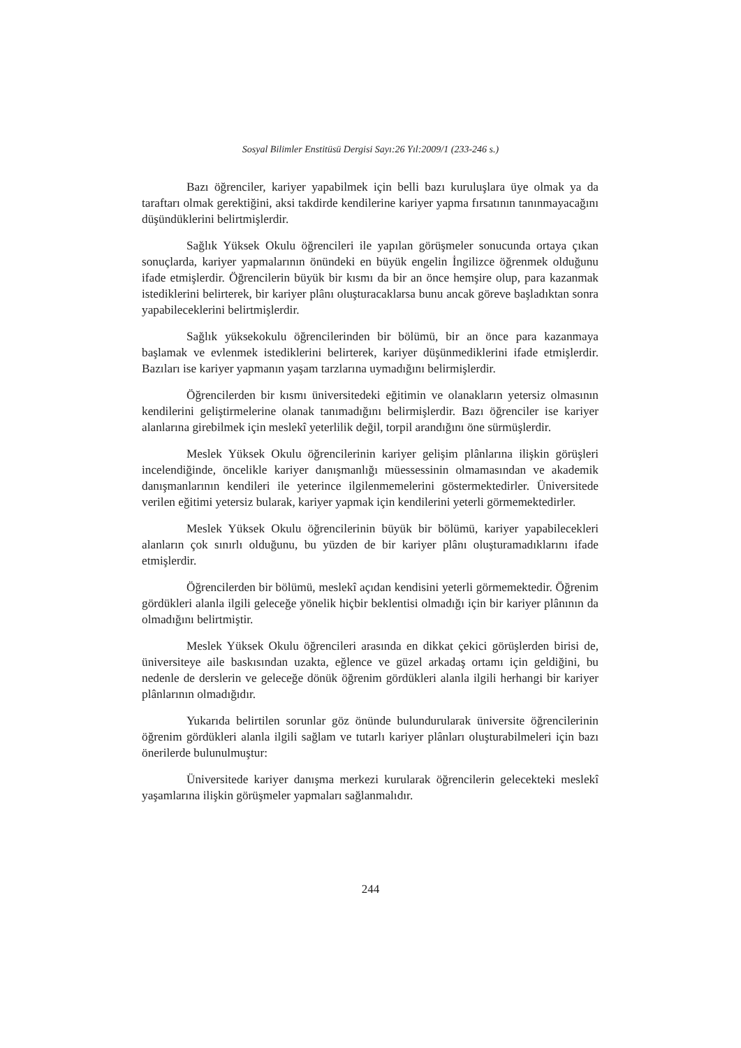Sosyal Bilimler Enstitüsü Dergisi Sayı:26 Yıl:2009/1 (233-246 s.)
Bazı öğrenciler, kariyer yapabilmek için belli bazı kuruluşlara üye olmak ya da taraftarı olmak gerektiğini, aksi takdirde kendilerine kariyer yapma fırsatının tanınmayacağını düşündüklerini belirtmişlerdir.
Sağlık Yüksek Okulu öğrencileri ile yapılan görüşmeler sonucunda ortaya çıkan sonuçlarda, kariyer yapmalarının önündeki en büyük engelin İngilizce öğrenmek olduğunu ifade etmişlerdir. Öğrencilerin büyük bir kısmı da bir an önce hemşire olup, para kazanmak istediklerini belirterek, bir kariyer plânı oluşturacaklarsa bunu ancak göreve başladıktan sonra yapabileceklerini belirtmişlerdir.
Sağlık yüksekokulu öğrencilerinden bir bölümü, bir an önce para kazanmaya başlamak ve evlenmek istediklerini belirterek, kariyer düşünmediklerini ifade etmişlerdir. Bazıları ise kariyer yapmanın yaşam tarzlarına uymadığını belirmişlerdir.
Öğrencilerden bir kısmı üniversitedeki eğitimin ve olanakların yetersiz olmasının kendilerini geliştirmelerine olanak tanımadığını belirmişlerdir. Bazı öğrenciler ise kariyer alanlarına girebilmek için meslekî yeterlilik değil, torpil arandığını öne sürmüşlerdir.
Meslek Yüksek Okulu öğrencilerinin kariyer gelişim plânlarına ilişkin görüşleri incelendiğinde, öncelikle kariyer danışmanlığı müessessinin olmamasından ve akademik danışmanlarının kendileri ile yeterince ilgilenmemelerini göstermektedirler. Üniversitede verilen eğitimi yetersiz bularak, kariyer yapmak için kendilerini yeterli görmemektedirler.
Meslek Yüksek Okulu öğrencilerinin büyük bir bölümü, kariyer yapabilecekleri alanların çok sınırlı olduğunu, bu yüzden de bir kariyer plânı oluşturamadıklarını ifade etmişlerdir.
Öğrencilerden bir bölümü, meslekî açıdan kendisini yeterli görmemektedir. Öğrenim gördükleri alanla ilgili geleceğe yönelik hiçbir beklentisi olmadığı için bir kariyer plânının da olmadığını belirtmiştir.
Meslek Yüksek Okulu öğrencileri arasında en dikkat çekici görüşlerden birisi de, üniversiteye aile baskısından uzakta, eğlence ve güzel arkadaş ortamı için geldiğini, bu nedenle de derslerin ve geleceğe dönük öğrenim gördükleri alanla ilgili herhangi bir kariyer plânlarının olmadığıdır.
Yukarıda belirtilen sorunlar göz önünde bulundurularak üniversite öğrencilerinin öğrenim gördükleri alanla ilgili sağlam ve tutarlı kariyer plânları oluşturabilmeleri için bazı önerilerde bulunulmuştur:
Üniversitede kariyer danışma merkezi kurularak öğrencilerin gelecekteki meslekî yaşamlarına ilişkin görüşmeler yapmaları sağlanmalıdır.
244